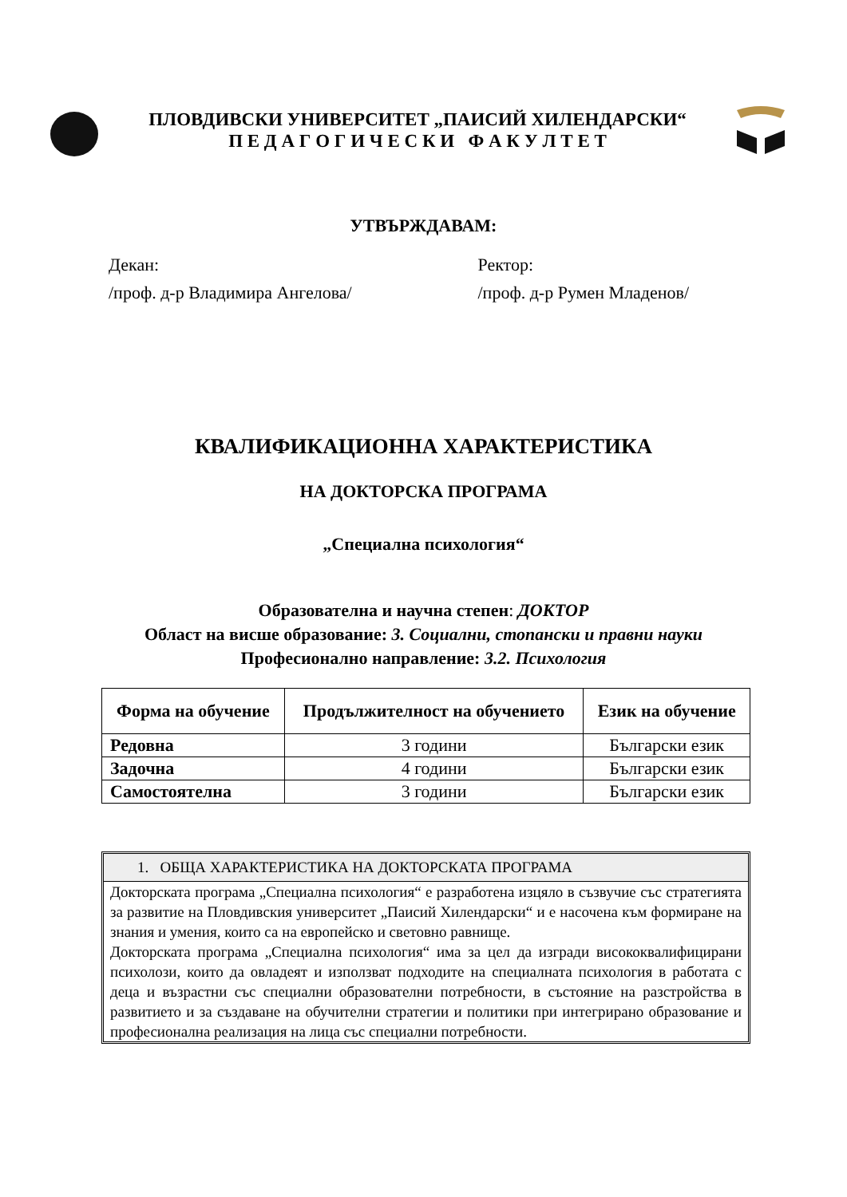ПЛОВДИВСКИ УНИВЕРСИТЕТ „ПАИСИЙ ХИЛЕНДАРСКИ“
П Е Д А Г О Г И Ч Е С К И Ф А К У Л Т Е Т
УТВЪРЖДАВАМ:
Декан:
/проф. д-р Владимира Ангелова/
Ректор:
/проф. д-р Румен Младенов/
КВАЛИФИКАЦИОННА ХАРАКТЕРИСТИКА
НА ДОКТОРСКА ПРОГРАМА
„Специална психология“
Образователна и научна степен: ДОКТОР
Област на висше образование: 3. Социални, стопански и правни науки
Професионално направление: 3.2. Психология
| Форма на обучение | Продължителност на обучението | Език на обучение |
| --- | --- | --- |
| Редовна | 3 години | Български език |
| Задочна | 4 години | Български език |
| Самостоятелна | 3 години | Български език |
1. ОБЩА ХАРАКТЕРИСТИКА НА ДОКТОРСКАТА ПРОГРАМА
Докторската програма „Специална психология“ е разработена изцяло в съзвучие със стратегията за развитие на Пловдивския университет „Паисий Хилендарски“ и е насочена към формиране на знания и умения, които са на европейско и световно равнище.
Докторската програма „Специална психология“ има за цел да изгради висококвалифицирани психолози, които да овладеят и използват подходите на специалната психология в работата с деца и възрастни със специални образователни потребности, в състояние на разстройства в развитието и за създаване на обучителни стратегии и политики при интегрирано образование и професионална реализация на лица със специални потребности.